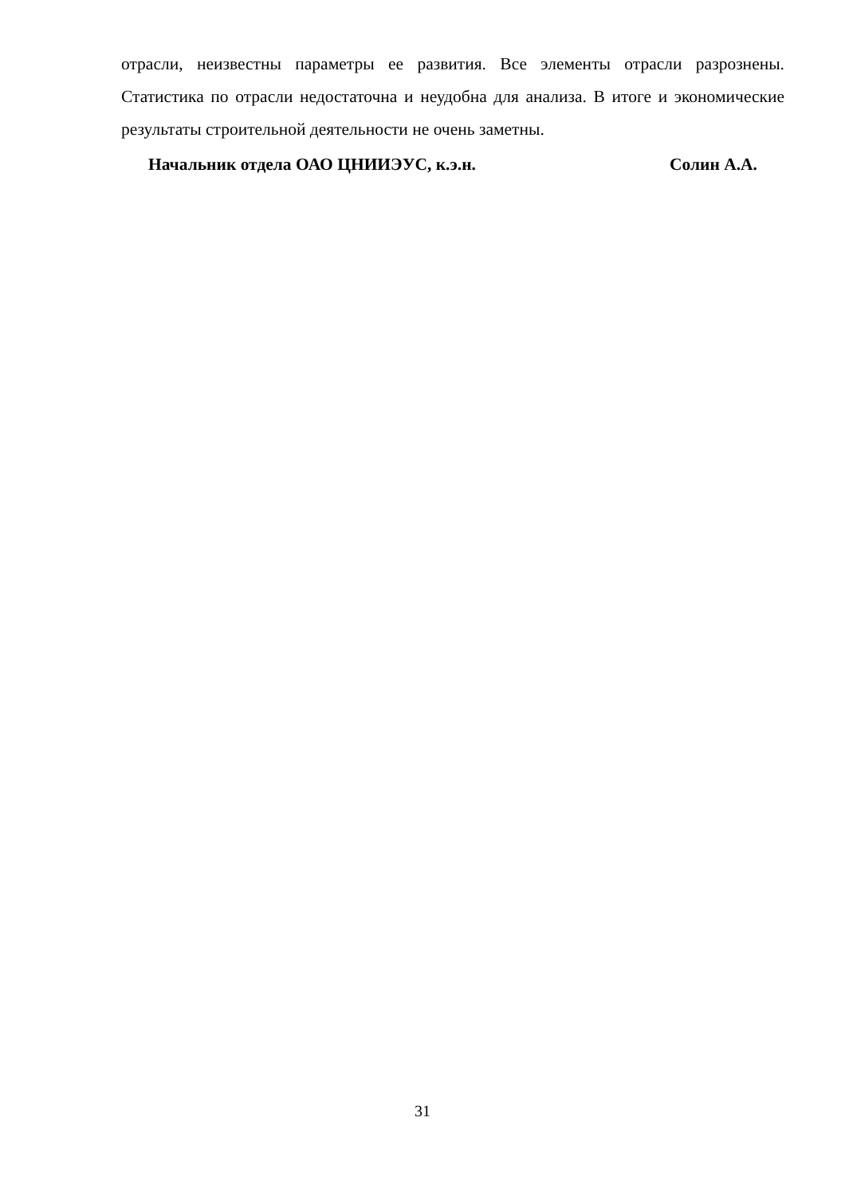отрасли, неизвестны параметры ее развития. Все элементы отрасли разрозне­ны. Статистика по отрасли недостаточна и неудобна для анализа. В итоге и экономические результаты строительной деятельности не очень заметны.
Начальник отдела ОАО ЦНИИЭУС, к.э.н. Солин А.А.
31